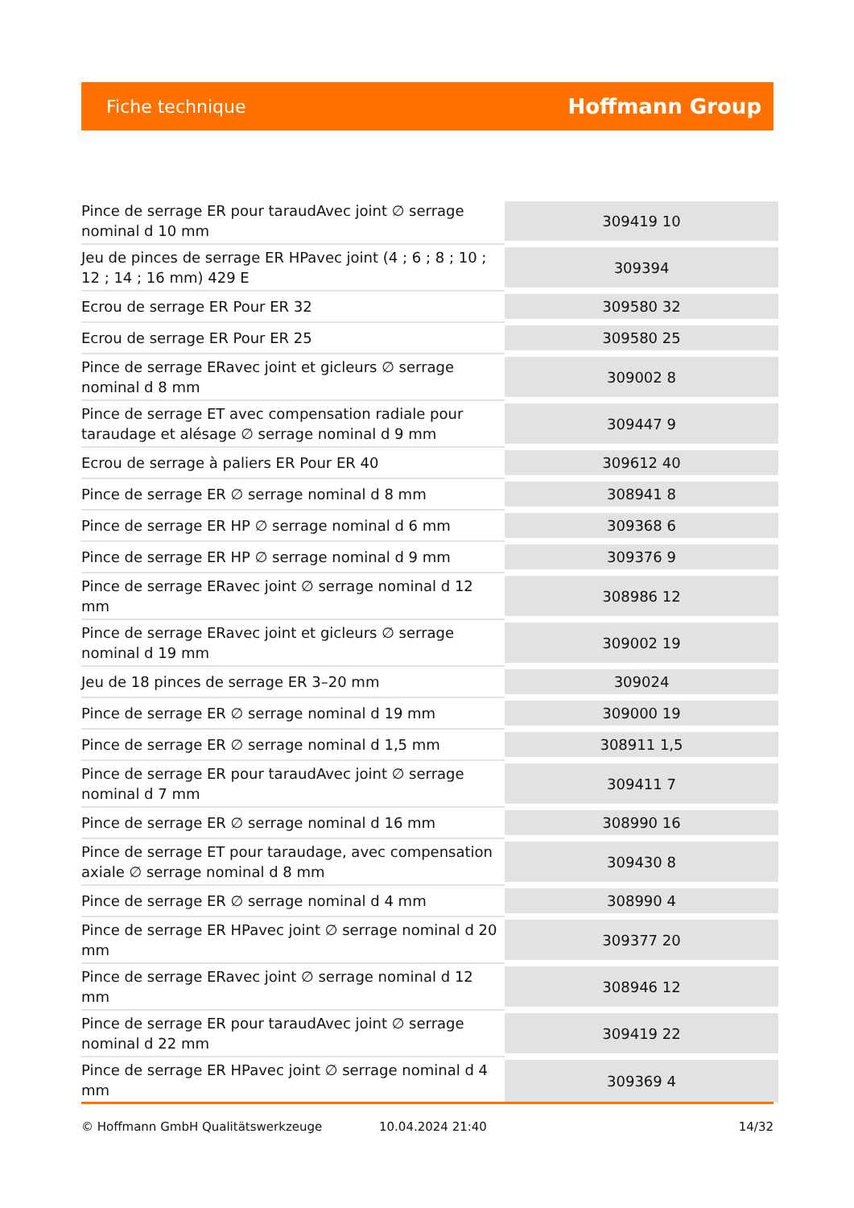Fiche technique Hoffmann Group
| Pince de serrage ER pour taraudAvec joint ∅ serrage nominal d 10 mm | 309419 10 |
| Jeu de pinces de serrage ER HPavec joint (4 ; 6 ; 8 ; 10 ; 12 ; 14 ; 16 mm) 429 E | 309394 |
| Ecrou de serrage ER Pour ER 32 | 309580 32 |
| Ecrou de serrage ER Pour ER 25 | 309580 25 |
| Pince de serrage ERavec joint et gicleurs ∅ serrage nominal d 8 mm | 309002 8 |
| Pince de serrage ET avec compensation radiale pour taraudage et alésage ∅ serrage nominal d 9 mm | 309447 9 |
| Ecrou de serrage à paliers ER Pour ER 40 | 309612 40 |
| Pince de serrage ER ∅ serrage nominal d 8 mm | 308941 8 |
| Pince de serrage ER HP ∅ serrage nominal d 6 mm | 309368 6 |
| Pince de serrage ER HP ∅ serrage nominal d 9 mm | 309376 9 |
| Pince de serrage ERavec joint ∅ serrage nominal d 12 mm | 308986 12 |
| Pince de serrage ERavec joint et gicleurs ∅ serrage nominal d 19 mm | 309002 19 |
| Jeu de 18 pinces de serrage ER 3–20 mm | 309024 |
| Pince de serrage ER ∅ serrage nominal d 19 mm | 309000 19 |
| Pince de serrage ER ∅ serrage nominal d 1,5 mm | 308911 1,5 |
| Pince de serrage ER pour taraudAvec joint ∅ serrage nominal d 7 mm | 309411 7 |
| Pince de serrage ER ∅ serrage nominal d 16 mm | 308990 16 |
| Pince de serrage ET pour taraudage, avec compensation axiale ∅ serrage nominal d 8 mm | 309430 8 |
| Pince de serrage ER ∅ serrage nominal d 4 mm | 308990 4 |
| Pince de serrage ER HPavec joint ∅ serrage nominal d 20 mm | 309377 20 |
| Pince de serrage ERavec joint ∅ serrage nominal d 12 mm | 308946 12 |
| Pince de serrage ER pour taraudAvec joint ∅ serrage nominal d 22 mm | 309419 22 |
| Pince de serrage ER HPavec joint ∅ serrage nominal d 4 mm | 309369 4 |
© Hoffmann GmbH Qualitätswerkzeuge 10.04.2024 21:40 14/32